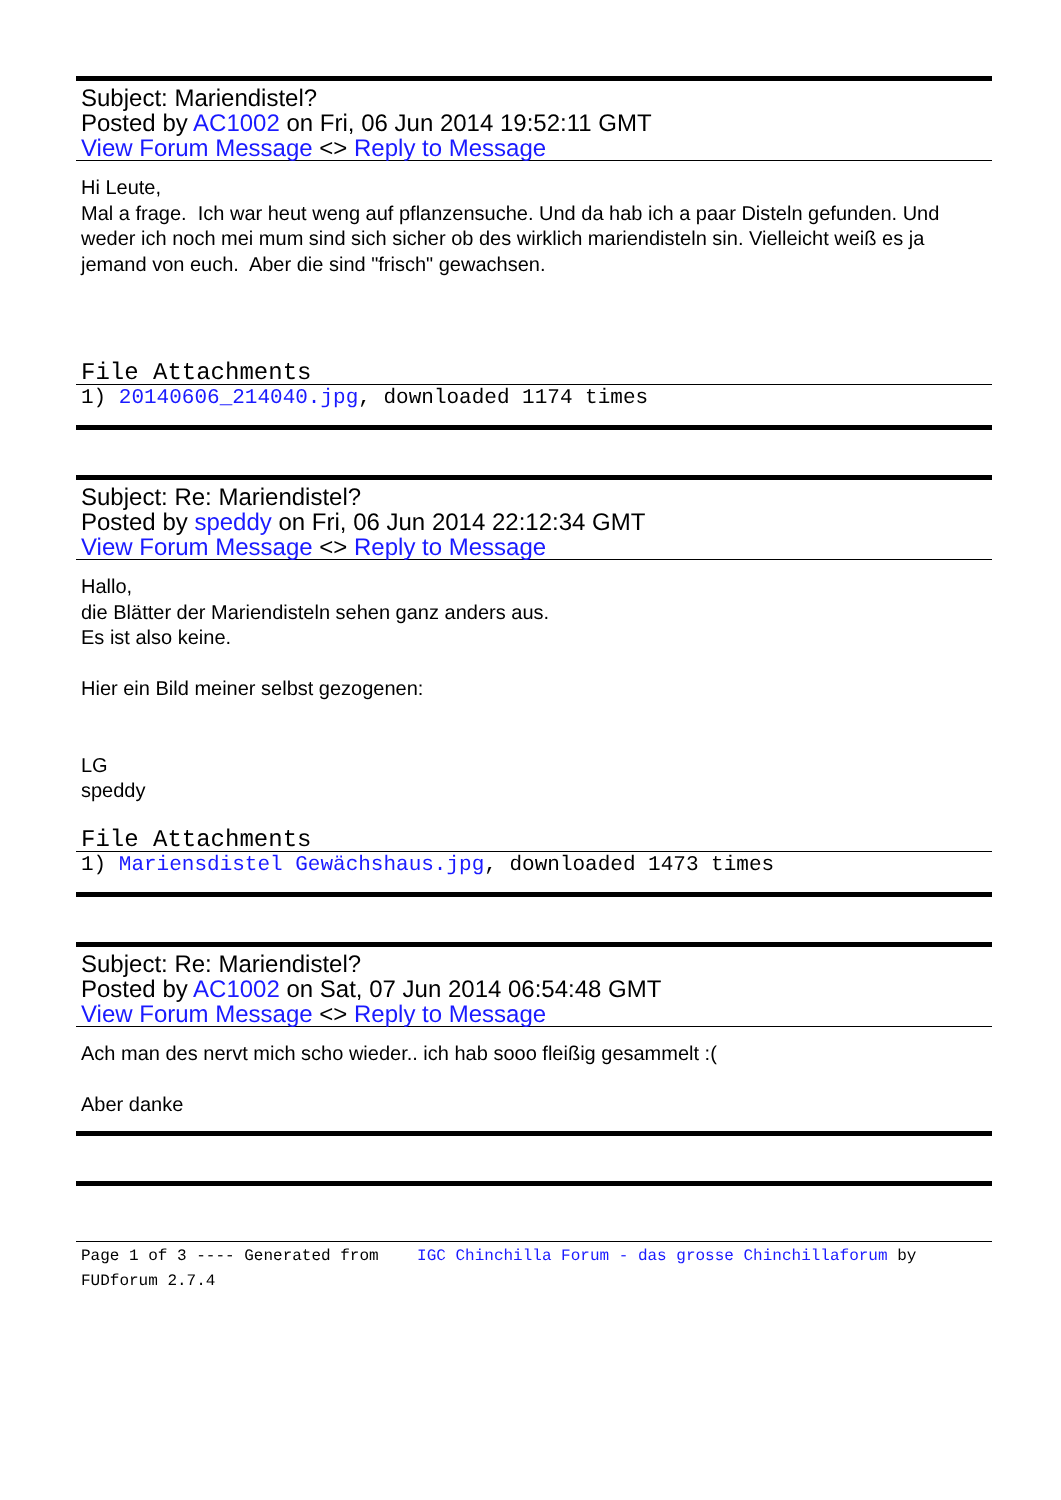Subject: Mariendistel?
Posted by AC1002 on Fri, 06 Jun 2014 19:52:11 GMT
View Forum Message <> Reply to Message
Hi Leute,
Mal a frage. Ich war heut weng auf pflanzensuche. Und da hab ich a paar Disteln gefunden. Und weder ich noch mei mum sind sich sicher ob des wirklich mariendisteln sin. Vielleicht weiß es ja jemand von euch. Aber die sind "frisch" gewachsen.
File Attachments
1) 20140606_214040.jpg, downloaded 1174 times
Subject: Re: Mariendistel?
Posted by speddy on Fri, 06 Jun 2014 22:12:34 GMT
View Forum Message <> Reply to Message
Hallo,
die Blätter der Mariendisteln sehen ganz anders aus.
Es ist also keine.
Hier ein Bild meiner selbst gezogenen:
LG
speddy
File Attachments
1) Mariensdistel Gewächshaus.jpg, downloaded 1473 times
Subject: Re: Mariendistel?
Posted by AC1002 on Sat, 07 Jun 2014 06:54:48 GMT
View Forum Message <> Reply to Message
Ach man des nervt mich scho wieder.. ich hab sooo fleißig gesammelt :(
Aber danke
Page 1 of 3 ---- Generated from IGC Chinchilla Forum - das grosse Chinchillaforum by FUDforum 2.7.4